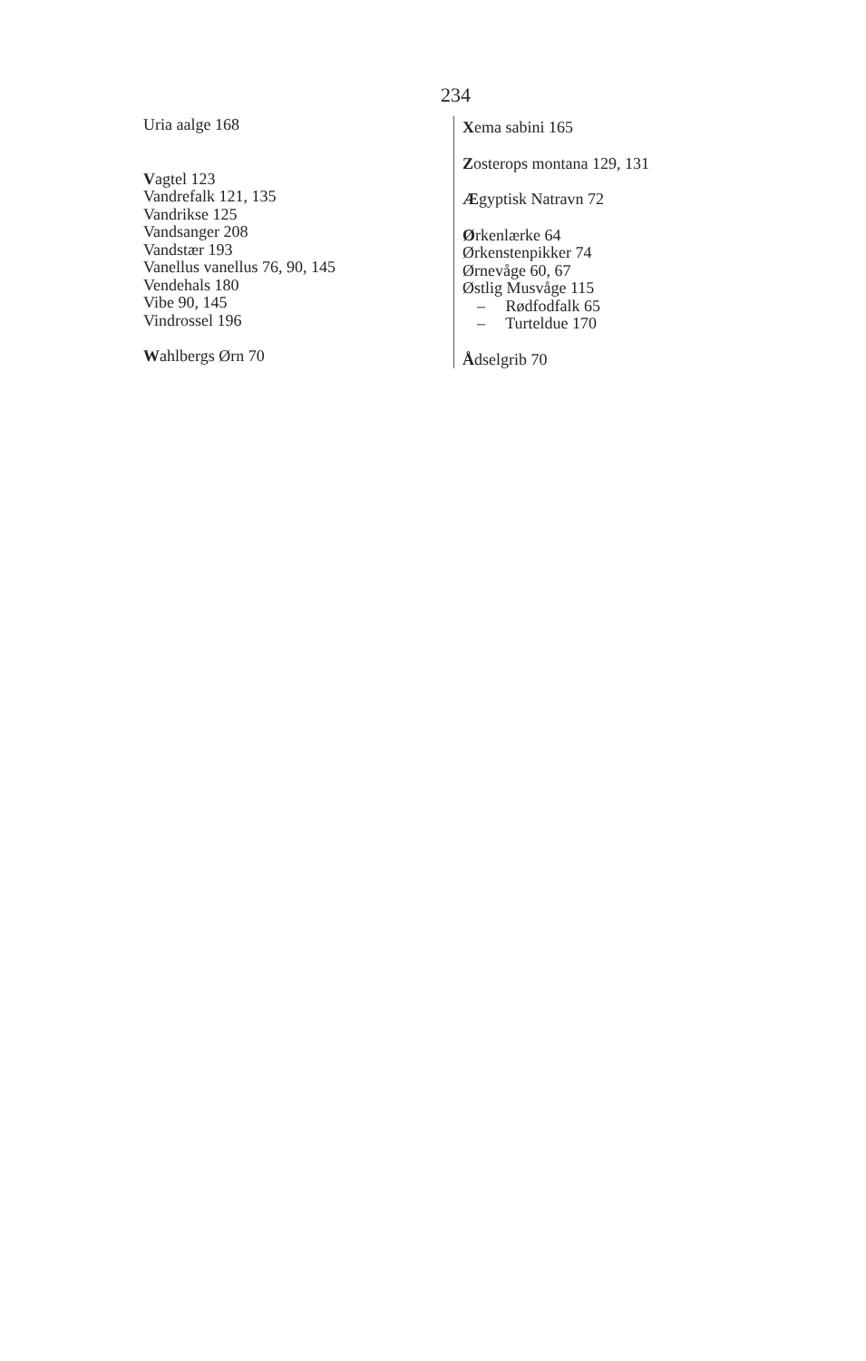234
Uria aalge 168
Vagtel 123
Vandrefalk 121, 135
Vandrikse 125
Vandsanger 208
Vandstær 193
Vanellus vanellus 76, 90, 145
Vendehals 180
Vibe 90, 145
Vindrossel 196
Wahlbergs Ørn 70
Xema sabini 165
Zosterops montana 129, 131
Ægyptisk Natravn 72
Ørkenlærke 64
Ørkenstenpikker 74
Ørnevåge 60, 67
Østlig Musvåge 115
– Rødfodfalk 65
– Turteldue 170
Ådselgrib 70